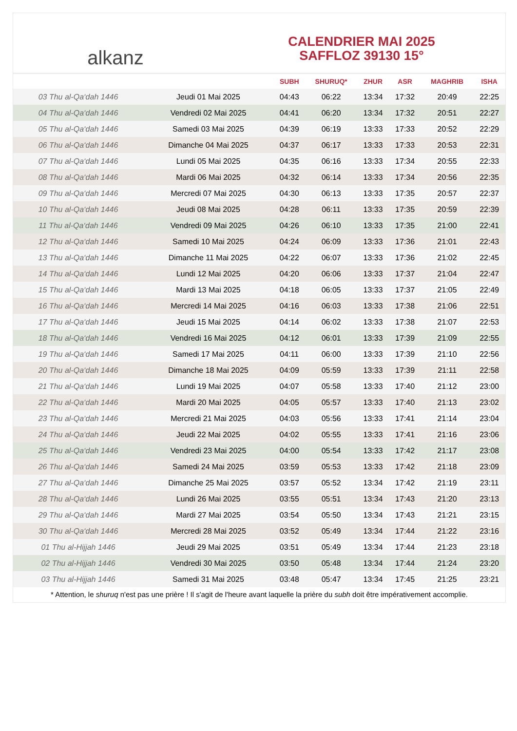alkanz
CALENDRIER MAI 2025
SAFFLOZ 39130 15°
| | | SUBH | SHURUQ* | ZHUR | ASR | MAGHRIB | ISHA |
| --- | --- | --- | --- | --- | --- | --- | --- |
| 03 Thu al-Qa‘dah 1446 | Jeudi 01 Mai 2025 | 04:43 | 06:22 | 13:34 | 17:32 | 20:49 | 22:25 |
| 04 Thu al-Qa‘dah 1446 | Vendredi 02 Mai 2025 | 04:41 | 06:20 | 13:34 | 17:32 | 20:51 | 22:27 |
| 05 Thu al-Qa‘dah 1446 | Samedi 03 Mai 2025 | 04:39 | 06:19 | 13:33 | 17:33 | 20:52 | 22:29 |
| 06 Thu al-Qa‘dah 1446 | Dimanche 04 Mai 2025 | 04:37 | 06:17 | 13:33 | 17:33 | 20:53 | 22:31 |
| 07 Thu al-Qa‘dah 1446 | Lundi 05 Mai 2025 | 04:35 | 06:16 | 13:33 | 17:34 | 20:55 | 22:33 |
| 08 Thu al-Qa‘dah 1446 | Mardi 06 Mai 2025 | 04:32 | 06:14 | 13:33 | 17:34 | 20:56 | 22:35 |
| 09 Thu al-Qa‘dah 1446 | Mercredi 07 Mai 2025 | 04:30 | 06:13 | 13:33 | 17:35 | 20:57 | 22:37 |
| 10 Thu al-Qa‘dah 1446 | Jeudi 08 Mai 2025 | 04:28 | 06:11 | 13:33 | 17:35 | 20:59 | 22:39 |
| 11 Thu al-Qa‘dah 1446 | Vendredi 09 Mai 2025 | 04:26 | 06:10 | 13:33 | 17:35 | 21:00 | 22:41 |
| 12 Thu al-Qa‘dah 1446 | Samedi 10 Mai 2025 | 04:24 | 06:09 | 13:33 | 17:36 | 21:01 | 22:43 |
| 13 Thu al-Qa‘dah 1446 | Dimanche 11 Mai 2025 | 04:22 | 06:07 | 13:33 | 17:36 | 21:02 | 22:45 |
| 14 Thu al-Qa‘dah 1446 | Lundi 12 Mai 2025 | 04:20 | 06:06 | 13:33 | 17:37 | 21:04 | 22:47 |
| 15 Thu al-Qa‘dah 1446 | Mardi 13 Mai 2025 | 04:18 | 06:05 | 13:33 | 17:37 | 21:05 | 22:49 |
| 16 Thu al-Qa‘dah 1446 | Mercredi 14 Mai 2025 | 04:16 | 06:03 | 13:33 | 17:38 | 21:06 | 22:51 |
| 17 Thu al-Qa‘dah 1446 | Jeudi 15 Mai 2025 | 04:14 | 06:02 | 13:33 | 17:38 | 21:07 | 22:53 |
| 18 Thu al-Qa‘dah 1446 | Vendredi 16 Mai 2025 | 04:12 | 06:01 | 13:33 | 17:39 | 21:09 | 22:55 |
| 19 Thu al-Qa‘dah 1446 | Samedi 17 Mai 2025 | 04:11 | 06:00 | 13:33 | 17:39 | 21:10 | 22:56 |
| 20 Thu al-Qa‘dah 1446 | Dimanche 18 Mai 2025 | 04:09 | 05:59 | 13:33 | 17:39 | 21:11 | 22:58 |
| 21 Thu al-Qa‘dah 1446 | Lundi 19 Mai 2025 | 04:07 | 05:58 | 13:33 | 17:40 | 21:12 | 23:00 |
| 22 Thu al-Qa‘dah 1446 | Mardi 20 Mai 2025 | 04:05 | 05:57 | 13:33 | 17:40 | 21:13 | 23:02 |
| 23 Thu al-Qa‘dah 1446 | Mercredi 21 Mai 2025 | 04:03 | 05:56 | 13:33 | 17:41 | 21:14 | 23:04 |
| 24 Thu al-Qa‘dah 1446 | Jeudi 22 Mai 2025 | 04:02 | 05:55 | 13:33 | 17:41 | 21:16 | 23:06 |
| 25 Thu al-Qa‘dah 1446 | Vendredi 23 Mai 2025 | 04:00 | 05:54 | 13:33 | 17:42 | 21:17 | 23:08 |
| 26 Thu al-Qa‘dah 1446 | Samedi 24 Mai 2025 | 03:59 | 05:53 | 13:33 | 17:42 | 21:18 | 23:09 |
| 27 Thu al-Qa‘dah 1446 | Dimanche 25 Mai 2025 | 03:57 | 05:52 | 13:34 | 17:42 | 21:19 | 23:11 |
| 28 Thu al-Qa‘dah 1446 | Lundi 26 Mai 2025 | 03:55 | 05:51 | 13:34 | 17:43 | 21:20 | 23:13 |
| 29 Thu al-Qa‘dah 1446 | Mardi 27 Mai 2025 | 03:54 | 05:50 | 13:34 | 17:43 | 21:21 | 23:15 |
| 30 Thu al-Qa‘dah 1446 | Mercredi 28 Mai 2025 | 03:52 | 05:49 | 13:34 | 17:44 | 21:22 | 23:16 |
| 01 Thu al-Hijjah 1446 | Jeudi 29 Mai 2025 | 03:51 | 05:49 | 13:34 | 17:44 | 21:23 | 23:18 |
| 02 Thu al-Hijjah 1446 | Vendredi 30 Mai 2025 | 03:50 | 05:48 | 13:34 | 17:44 | 21:24 | 23:20 |
| 03 Thu al-Hijjah 1446 | Samedi 31 Mai 2025 | 03:48 | 05:47 | 13:34 | 17:45 | 21:25 | 23:21 |
* Attention, le shuruq n'est pas une prière ! Il s'agit de l'heure avant laquelle la prière du subh doit être impérativement accomplie.